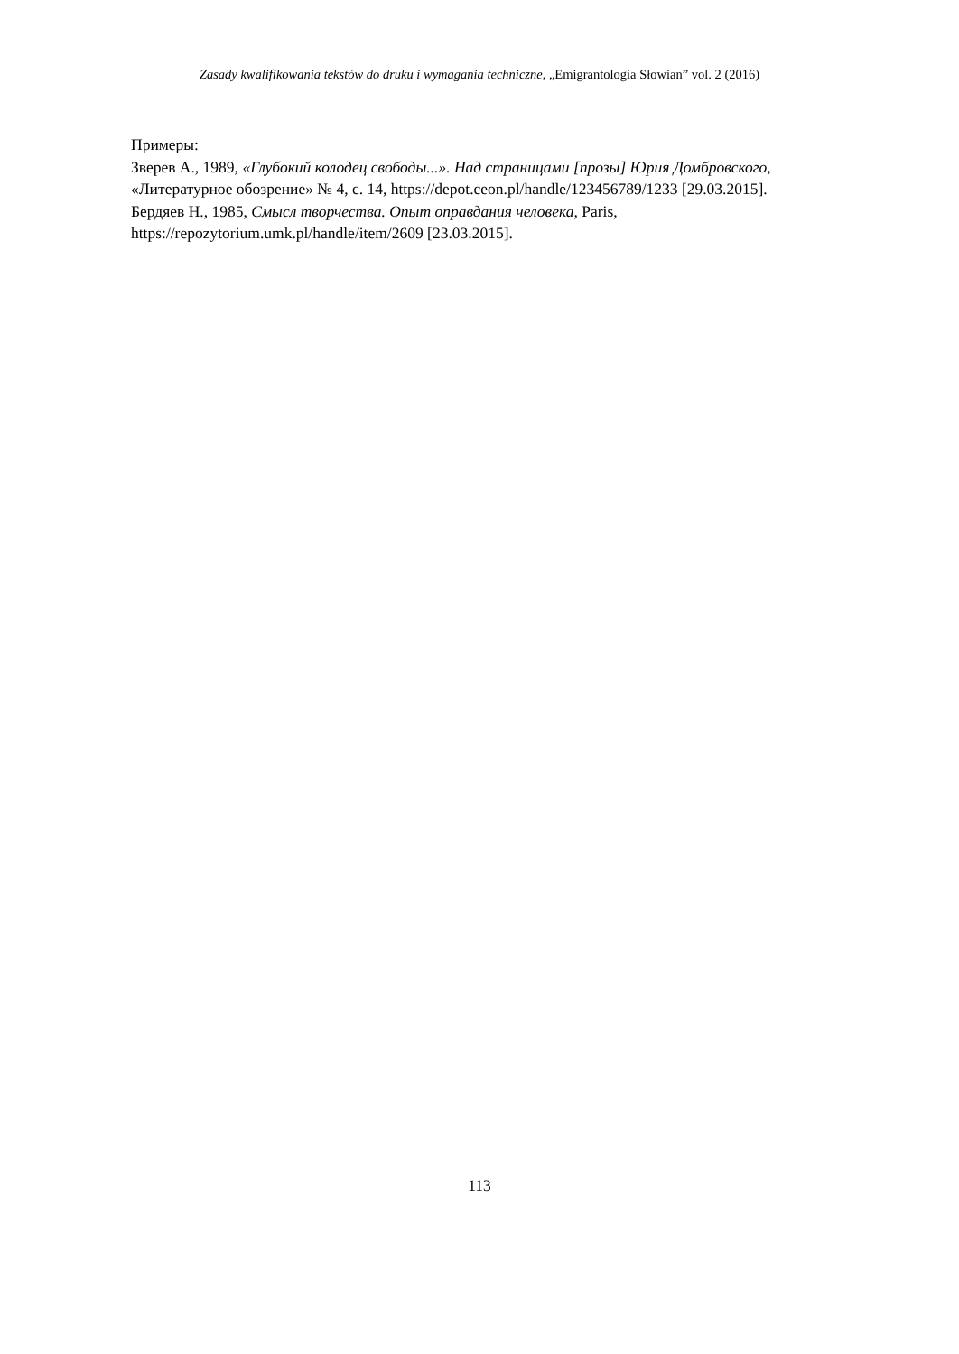Zasady kwalifikowania tekstów do druku i wymagania techniczne, „Emigrantologia Słowian” vol. 2 (2016)
Примеры:
Зверев А., 1989, «Глубокий колодец свободы...». Над страницами [прозы] Юрия Домбровского, «Литературное обозрение» № 4, с. 14, https://depot.ceon.pl/handle/123456789/1233 [29.03.2015].
Бердяев Н., 1985, Смысл творчества. Опыт оправдания человека, Paris, https://repozytorium.umk.pl/handle/item/2609 [23.03.2015].
113